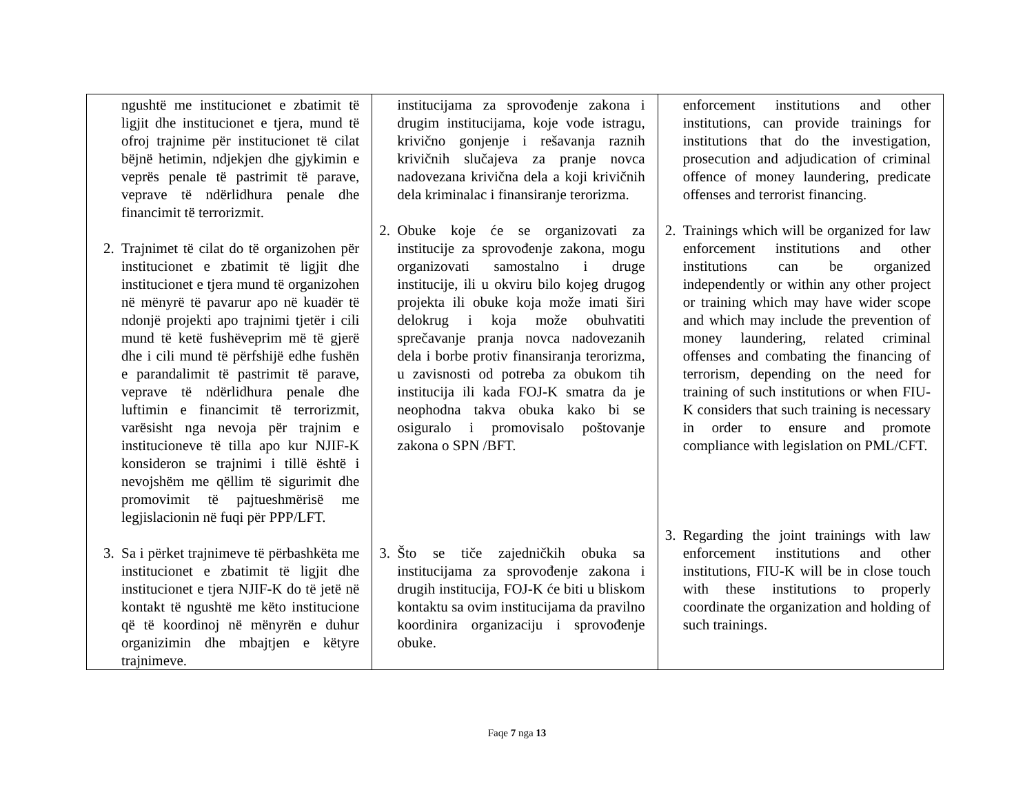| ngushtë me institucionet e zbatimit të ligjit dhe institucionet e tjera, mund të ofroj trajnime për institucionet të cilat bëjnë hetimin, ndjekjen dhe gjykimin e veprës penale të pastrimit të parave, veprave të ndërlidhura penale dhe financimit të terrorizmit. 2. Trajnimet të cilat do të organizohen për institucionet e zbatimit të ligjit dhe institucionet e tjera mund të organizohen në mënyrë të pavarur apo në kuadër të ndonjë projekti apo trajnimi tjetër i cili mund të ketë fushëveprim më të gjerë dhe i cili mund të përfshijë edhe fushën e parandalimit të pastrimit të parave, veprave të ndërlidhura penale dhe luftimin e financimit të terrorizmit, varësisht nga nevoja për trajnim e institucioneve të tilla apo kur NJIF-K konsideron se trajnimi i tillë është i nevojshëm me qëllim të sigurimit dhe promovimit të pajtueshmërisë me legjislacionin në fuqi për PPP/LFT. 3. Sa i përket trajnimeve të përbashkëta me institucionet e zbatimit të ligjit dhe institucionet e tjera NJIF-K do të jetë në kontakt të ngushtë me këto institucione që të koordinoj në mënyrën e duhur organizimin dhe mbajtjen e këtyre trajnimeve. | institucijama za sprovođenje zakona i drugim institucijama, koje vode istragu, krivično gonjenje i rešavanja raznih krivičnih slučajeva za pranje novca nadovezana krivična dela a koji krivičnih dela kriminalac i finansiranje terorizma. 2. Obuke koje će se organizovati za institucije za sprovođenje zakona, mogu organizovati samostalno i druge institucije, ili u okviru bilo kojeg drugog projekta ili obuke koja može imati širi delokrug i koja može obuhvatiti sprečavanje pranja novca nadovezanih dela i borbe protiv finansiranja terorizma, u zavisnosti od potreba za obukom tih institucija ili kada FOJ-K smatra da je neophodna takva obuka kako bi se osiguralo i promovisalo poštovanje zakona o SPN /BFT. 3. Što se tiče zajedničkih obuka sa institucijama za sprovođenje zakona i drugih institucija, FOJ-K će biti u bliskom kontaktu sa ovim institucijama da pravilno koordinira organizaciju i sprovođenje obuke. | enforcement institutions and other institutions, can provide trainings for institutions that do the investigation, prosecution and adjudication of criminal offence of money laundering, predicate offenses and terrorist financing. 2. Trainings which will be organized for law enforcement institutions and other institutions can be organized independently or within any other project or training which may have wider scope and which may include the prevention of money laundering, related criminal offenses and combating the financing of terrorism, depending on the need for training of such institutions or when FIU-K considers that such training is necessary in order to ensure and promote compliance with legislation on PML/CFT. 3. Regarding the joint trainings with law enforcement institutions and other institutions, FIU-K will be in close touch with these institutions to properly coordinate the organization and holding of such trainings. |
Faqe 7 nga 13